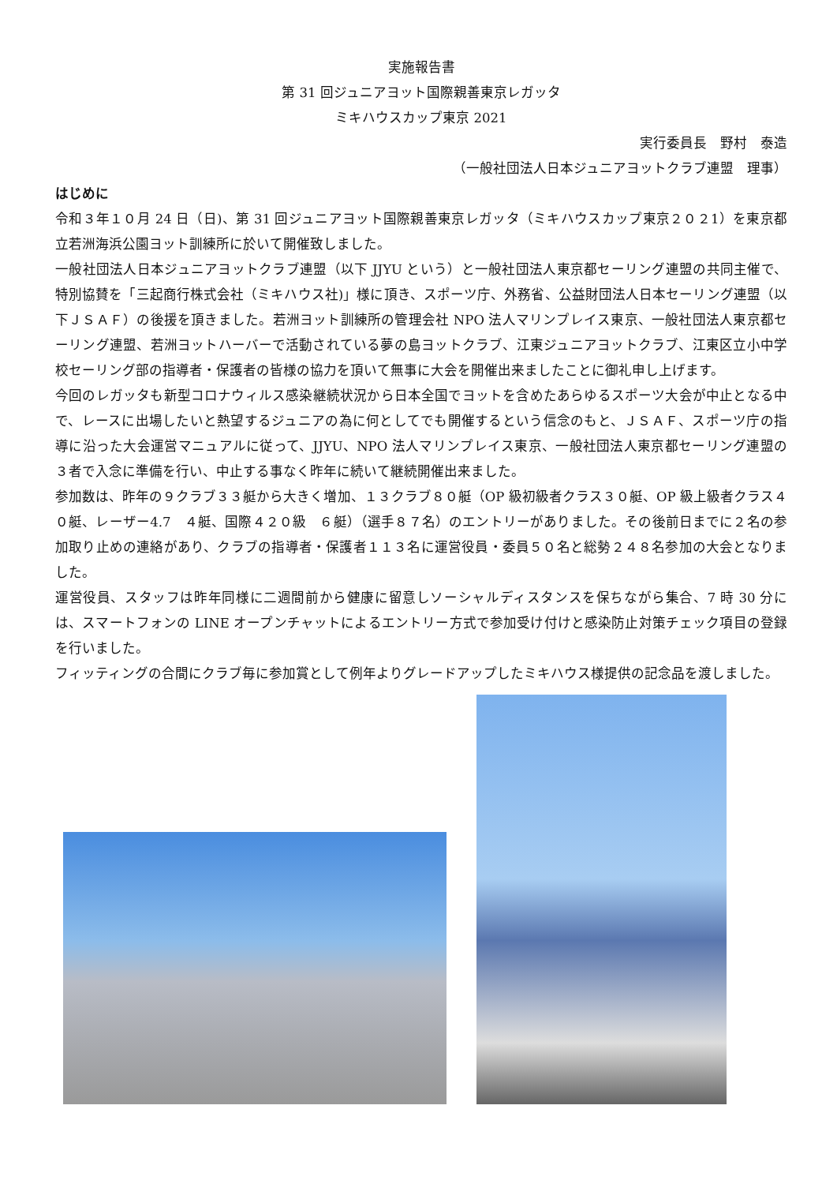実施報告書
第 31 回ジュニアヨット国際親善東京レガッタ
ミキハウスカップ東京 2021
実行委員長　野村　泰造
（一般社団法人日本ジュニアヨットクラブ連盟　理事）
はじめに
令和３年１０月 24 日（日)、第 31 回ジュニアヨット国際親善東京レガッタ（ミキハウスカップ東京２０２1）を東京都立若洲海浜公園ヨット訓練所に於いて開催致しました。
一般社団法人日本ジュニアヨットクラブ連盟（以下 JJYU という）と一般社団法人東京都セーリング連盟の共同主催で、特別協賛を「三起商行株式会社（ミキハウス社)」様に頂き、スポーツ庁、外務省、公益財団法人日本セーリング連盟（以下ＪＳＡＦ）の後援を頂きました。若洲ヨット訓練所の管理会社 NPO 法人マリンプレイス東京、一般社団法人東京都セーリング連盟、若洲ヨットハーバーで活動されている夢の島ヨットクラブ、江東ジュニアヨットクラブ、江東区立小中学校セーリング部の指導者・保護者の皆様の協力を頂いて無事に大会を開催出来ましたことに御礼申し上げます。
今回のレガッタも新型コロナウィルス感染継続状況から日本全国でヨットを含めたあらゆるスポーツ大会が中止となる中で、レースに出場したいと熱望するジュニアの為に何としてでも開催するという信念のもと、ＪＳＡＦ、スポーツ庁の指導に沿った大会運営マニュアルに従って、JJYU、NPO 法人マリンプレイス東京、一般社団法人東京都セーリング連盟の３者で入念に準備を行い、中止する事なく昨年に続いて継続開催出来ました。
参加数は、昨年の９クラブ３３艇から大きく増加、１３クラブ８０艇（OP 級初級者クラス３０艇、OP 級上級者クラス４０艇、レーザー4.7　４艇、国際４２０級　６艇）（選手８７名）のエントリーがありました。その後前日までに２名の参加取り止めの連絡があり、クラブの指導者・保護者１１３名に運営役員・委員５０名と総勢２４８名参加の大会となりました。
運営役員、スタッフは昨年同様に二週間前から健康に留意しソーシャルディスタンスを保ちながら集合、7 時 30 分には、スマートフォンの LINE オープンチャットによるエントリー方式で参加受け付けと感染防止対策チェック項目の登録を行いました。
フィッティングの合間にクラブ毎に参加賞として例年よりグレードアップしたミキハウス様提供の記念品を渡しました。